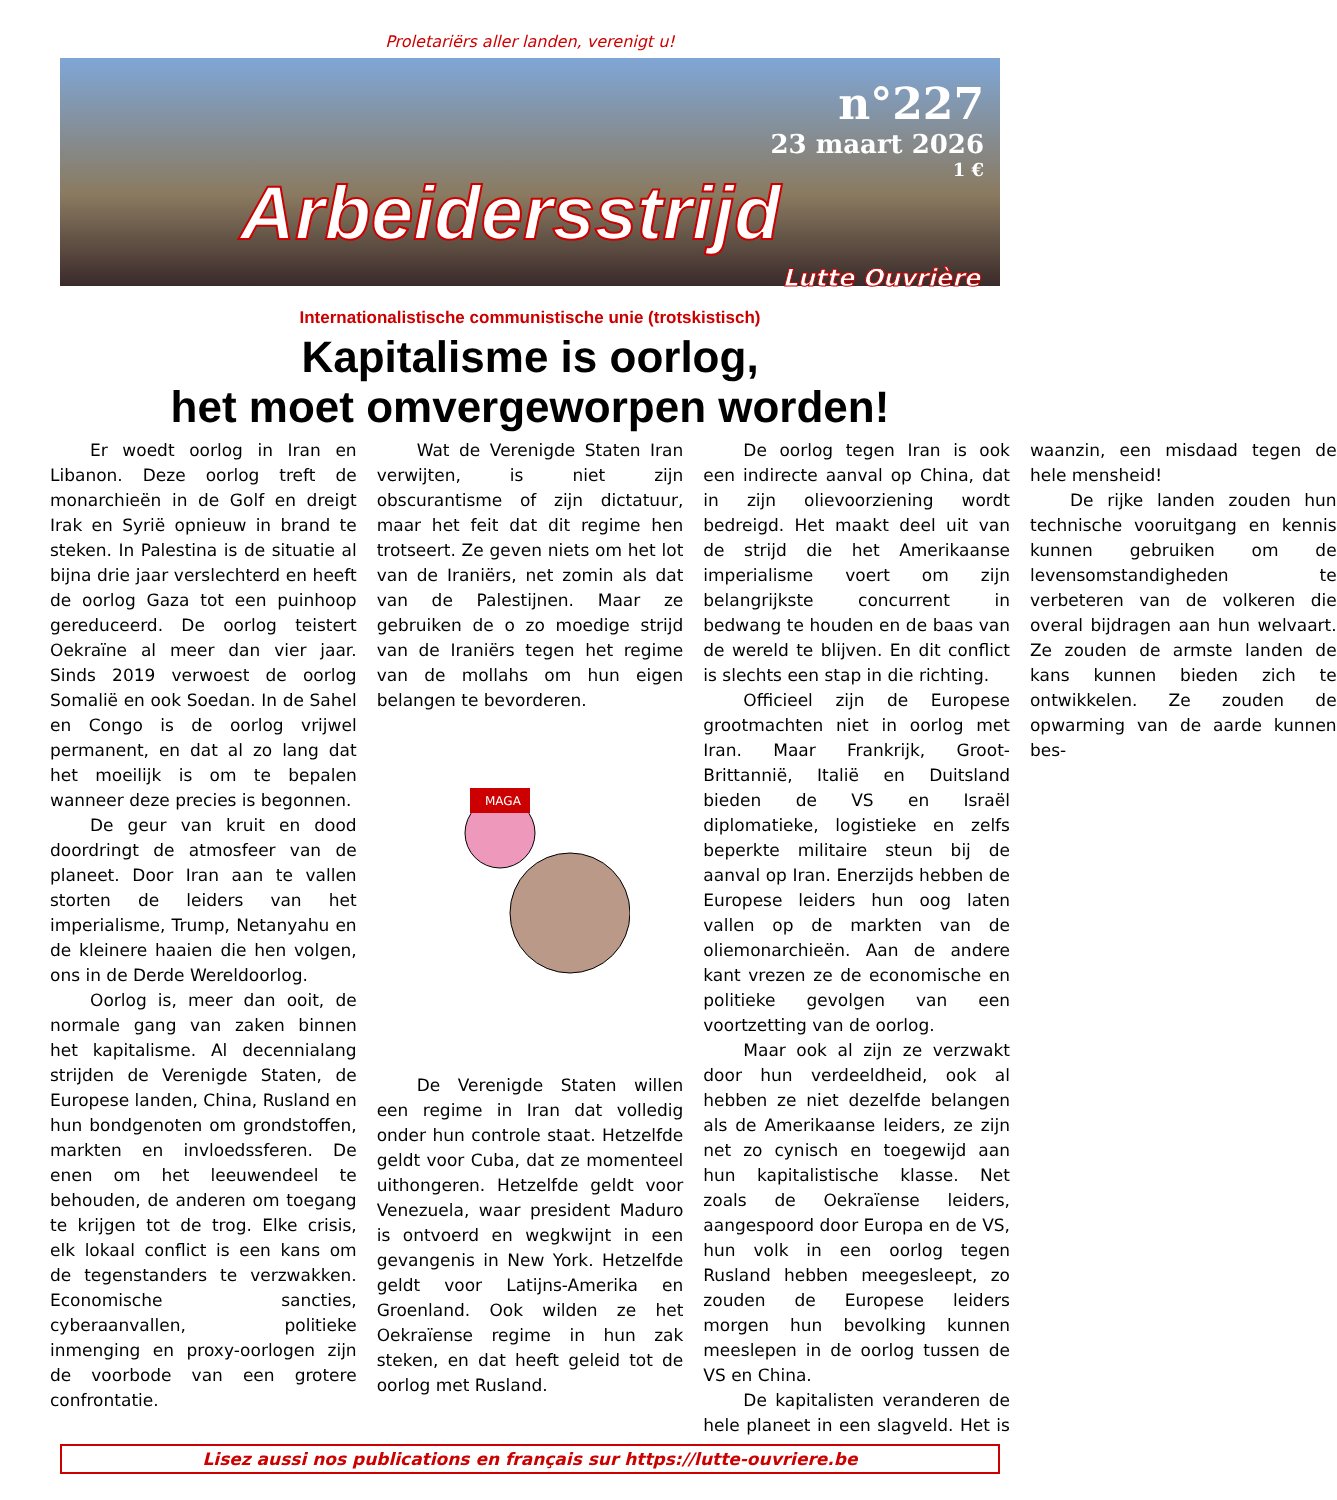Proletariërs aller landen, verenigt u!
n°227
23 maart 2026
1 €
Arbeidersstrijd
Lutte Ouvrière
Internationalistische communistische unie (trotskistisch)
Kapitalisme is oorlog,
het moet omvergeworpen worden!
Er woedt oorlog in Iran en Libanon. Deze oorlog treft de monarchieën in de Golf en dreigt Irak en Syrië opnieuw in brand te steken. In Palestina is de situatie al bijna drie jaar verslechterd en heeft de oorlog Gaza tot een puinhoop gereduceerd. De oorlog teistert Oekraïne al meer dan vier jaar. Sinds 2019 verwoest de oorlog Somalië en ook Soedan. In de Sahel en Congo is de oorlog vrijwel permanent, en dat al zo lang dat het moeilijk is om te bepalen wanneer deze precies is begonnen.
De geur van kruit en dood doordringt de atmosfeer van de planeet. Door Iran aan te vallen storten de leiders van het imperialisme, Trump, Netanyahu en de kleinere haaien die hen volgen, ons in de Derde Wereldoorlog.
Oorlog is, meer dan ooit, de normale gang van zaken binnen het kapitalisme. Al decennialang strijden de Verenigde Staten, de Europese landen, China, Rusland en hun bondgenoten om grondstoffen, markten en invloedssferen. De enen om het leeuwendeel te behouden, de anderen om toegang te krijgen tot de trog. Elke crisis, elk lokaal conflict is een kans om de tegenstanders te verzwakken. Economische sancties, cyberaanvallen, politieke inmenging en proxy-oorlogen zijn de voorbode van een grotere confrontatie.
Wat de Verenigde Staten Iran verwijten, is niet zijn obscurantisme of zijn dictatuur, maar het feit dat dit regime hen trotseert. Ze geven niets om het lot van de Iraniërs, net zomin als dat van de Palestijnen. Maar ze gebruiken de o zo moedige strijd van de Iraniërs tegen het regime van de mollahs om hun eigen belangen te bevorderen.
MAGA
De Verenigde Staten willen een regime in Iran dat volledig onder hun controle staat. Hetzelfde geldt voor Cuba, dat ze momenteel uithongeren. Hetzelfde geldt voor Venezuela, waar president Maduro is ontvoerd en wegkwijnt in een gevangenis in New York. Hetzelfde geldt voor Latijns-Amerika en Groenland. Ook wilden ze het Oekraïense regime in hun zak steken, en dat heeft geleid tot de oorlog met Rusland.
De oorlog tegen Iran is ook een indirecte aanval op China, dat in zijn olievoorziening wordt bedreigd. Het maakt deel uit van de strijd die het Amerikaanse imperialisme voert om zijn belangrijkste concurrent in bedwang te houden en de baas van de wereld te blijven. En dit conflict is slechts een stap in die richting.
Officieel zijn de Europese grootmachten niet in oorlog met Iran. Maar Frankrijk, Groot-Brittannië, Italië en Duitsland bieden de VS en Israël diplomatieke, logistieke en zelfs beperkte militaire steun bij de aanval op Iran. Enerzijds hebben de Europese leiders hun oog laten vallen op de markten van de oliemonarchieën. Aan de andere kant vrezen ze de economische en politieke gevolgen van een voortzetting van de oorlog.
Maar ook al zijn ze verzwakt door hun verdeeldheid, ook al hebben ze niet dezelfde belangen als de Amerikaanse leiders, ze zijn net zo cynisch en toegewijd aan hun kapitalistische klasse. Net zoals de Oekraïense leiders, aangespoord door Europa en de VS, hun volk in een oorlog tegen Rusland hebben meegesleept, zo zouden de Europese leiders morgen hun bevolking kunnen meeslepen in de oorlog tussen de VS en China.
De kapitalisten veranderen de hele planeet in een slagveld. Het is waanzin, een misdaad tegen de hele mensheid!
De rijke landen zouden hun technische vooruitgang en kennis kunnen gebruiken om de levensomstandigheden te verbeteren van de volkeren die overal bijdragen aan hun welvaart. Ze zouden de armste landen de kans kunnen bieden zich te ontwikkelen. Ze zouden de opwarming van de aarde kunnen bes-
Lisez aussi nos publications en français sur https://lutte-ouvriere.be